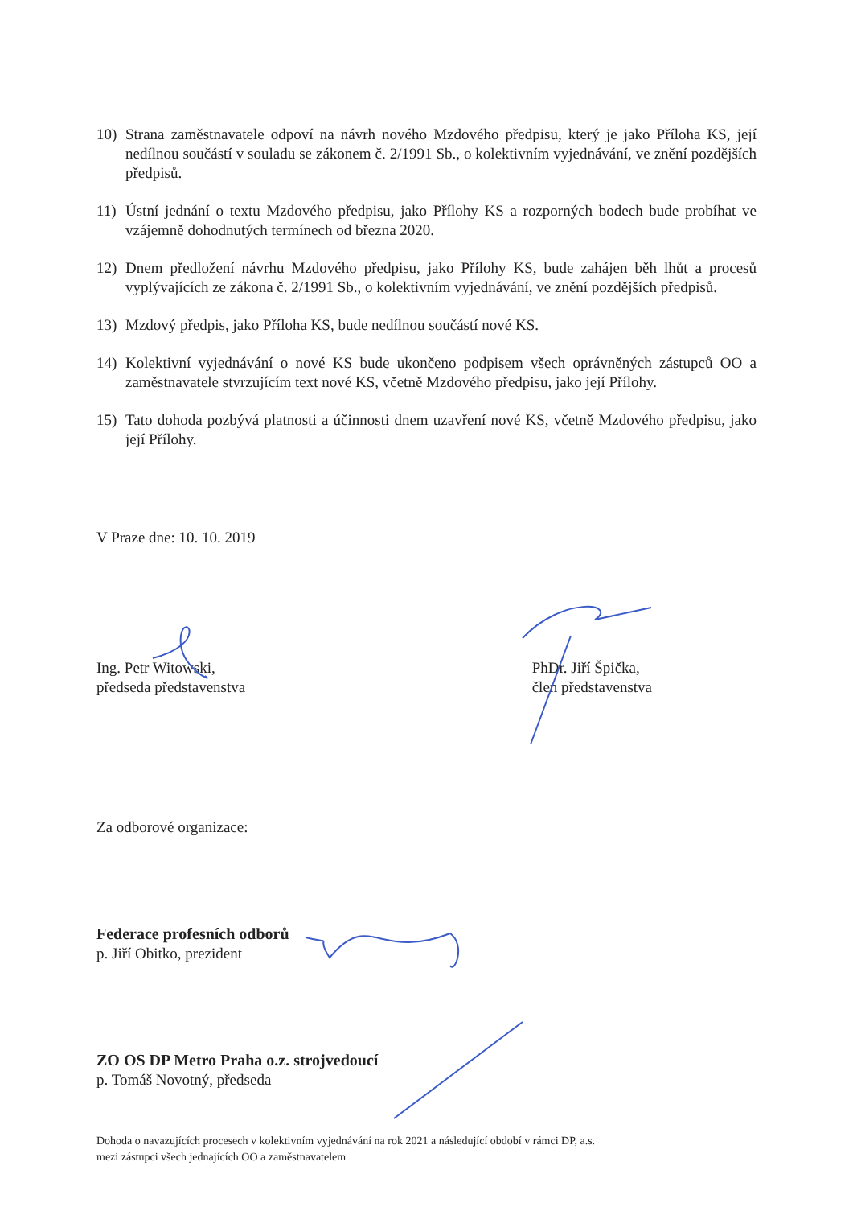10) Strana zaměstnavatele odpoví na návrh nového Mzdového předpisu, který je jako Příloha KS, její nedílnou součástí v souladu se zákonem č. 2/1991 Sb., o kolektivním vyjednávání, ve znění pozdějších předpisů.
11) Ústní jednání o textu Mzdového předpisu, jako Přílohy KS a rozporných bodech bude probíhat ve vzájemně dohodnutých termínech od března 2020.
12) Dnem předložení návrhu Mzdového předpisu, jako Přílohy KS, bude zahájen běh lhůt a procesů vyplývajících ze zákona č. 2/1991 Sb., o kolektivním vyjednávání, ve znění pozdějších předpisů.
13) Mzdový předpis, jako Příloha KS, bude nedílnou součástí nové KS.
14) Kolektivní vyjednávání o nové KS bude ukončeno podpisem všech oprávněných zástupců OO a zaměstnavatele stvrzujícím text nové KS, včetně Mzdového předpisu, jako její Přílohy.
15) Tato dohoda pozbývá platnosti a účinnosti dnem uzavření nové KS, včetně Mzdového předpisu, jako její Přílohy.
V Praze dne: 10. 10. 2019
Ing. Petr Witowski,
předseda představenstva
PhDr. Jiří Špička,
člen představenstva
Za odborové organizace:
Federace profesních odborů
p. Jiří Obitko, prezident
ZO OS DP Metro Praha o.z. strojvedoucí
p. Tomáš Novotný, předseda
Dohoda o navazujících procesech v kolektivním vyjednávání na rok 2021 a následující období v rámci DP, a.s.
mezi zástupci všech jednajících OO a zaměstnavatelem